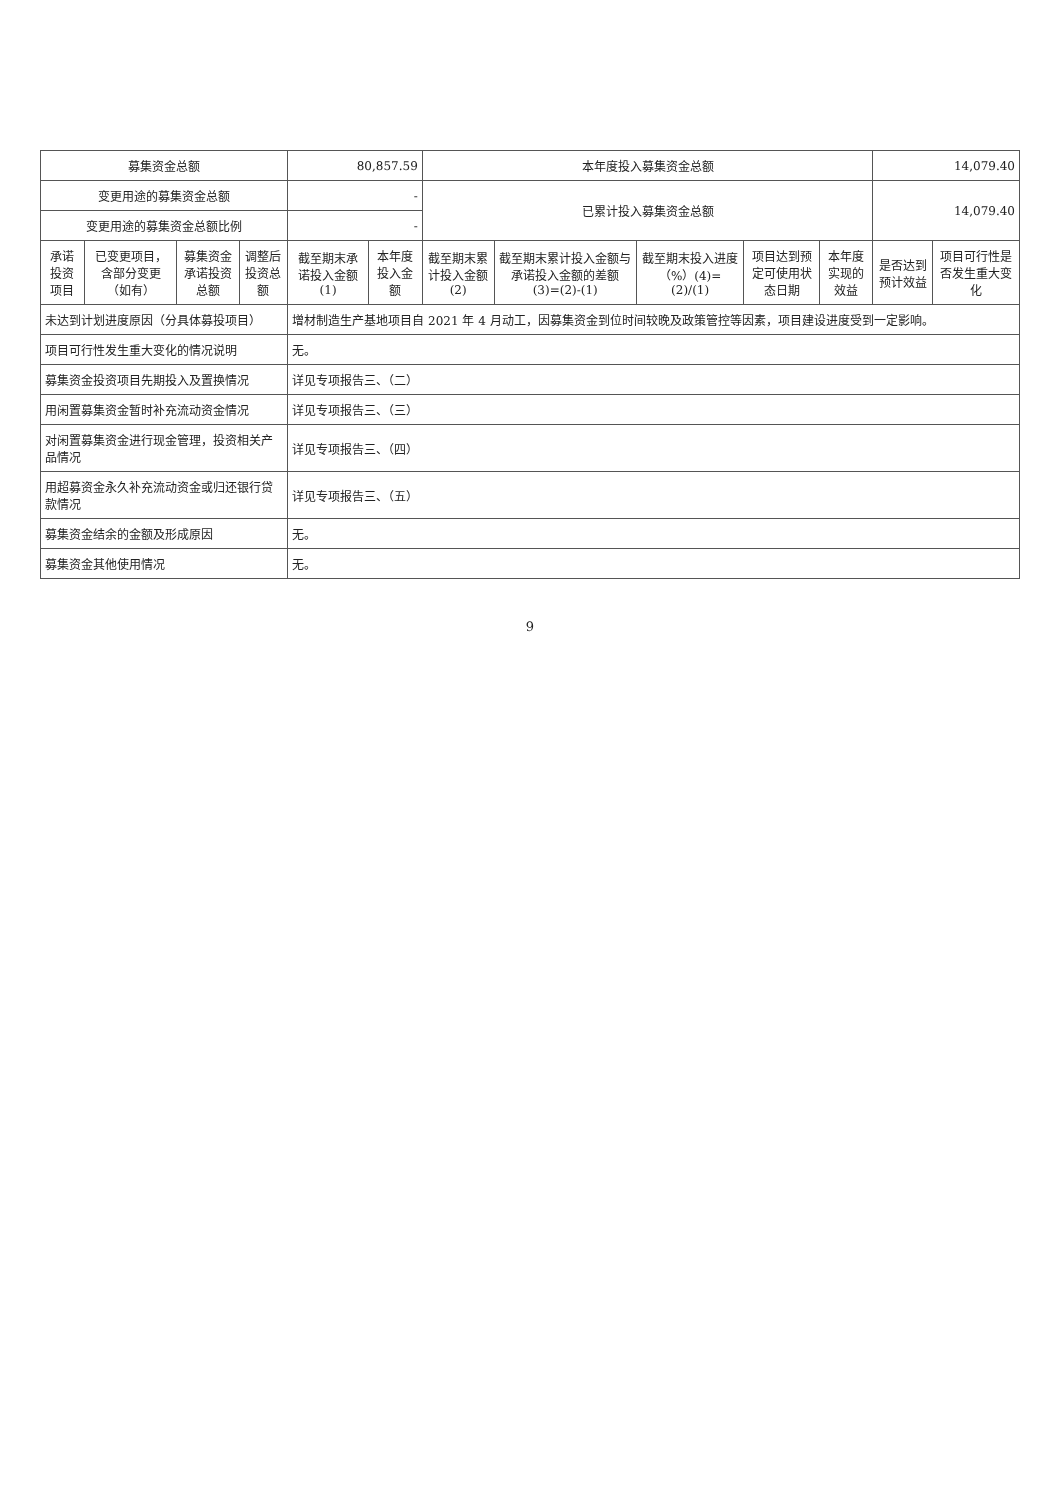| 募集资金总额 | | | | 80,857.59 | | 本年度投入募集资金总额 | | | | | 14,079.40 | |
| 变更用途的募集资金总额 | | | | - | | 已累计投入募集资金总额 | | | | | 14,079.40 | |
| 变更用途的募集资金总额比例 | | | | - | | | | | | | | |
| 承诺投资项目 | 已变更项目，含部分变更（如有） | 募集资金承诺投资总额 | 调整后投资总额 | 截至期末承诺投入金额(1) | 本年度投入金额 | 截至期末累计投入金额(2) | 截至期末累计投入金额与承诺投入金额的差额(3)=(2)-(1) | 截至期末投入进度（%）(4)=(2)/(1) | 项目达到预定可使用状态日期 | 本年度实现的效益 | 是否达到预计效益 | 项目可行性是否发生重大变化 |
| 未达到计划进度原因（分具体募投项目） | | | | 增材制造生产基地项目自 2021 年 4 月动工，因募集资金到位时间较晚及政策管控等因素，项目建设进度受到一定影响。 | | | | | | | | |
| 项目可行性发生重大变化的情况说明 | | | | 无。 | | | | | | | | |
| 募集资金投资项目先期投入及置换情况 | | | | 详见专项报告三、（二） | | | | | | | | |
| 用闲置募集资金暂时补充流动资金情况 | | | | 详见专项报告三、（三） | | | | | | | | |
| 对闲置募集资金进行现金管理，投资相关产品情况 | | | | 详见专项报告三、（四） | | | | | | | | |
| 用超募资金永久补充流动资金或归还银行贷款情况 | | | | 详见专项报告三、（五） | | | | | | | | |
| 募集资金结余的金额及形成原因 | | | | 无。 | | | | | | | | |
| 募集资金其他使用情况 | | | | 无。 | | | | | | | | |
9